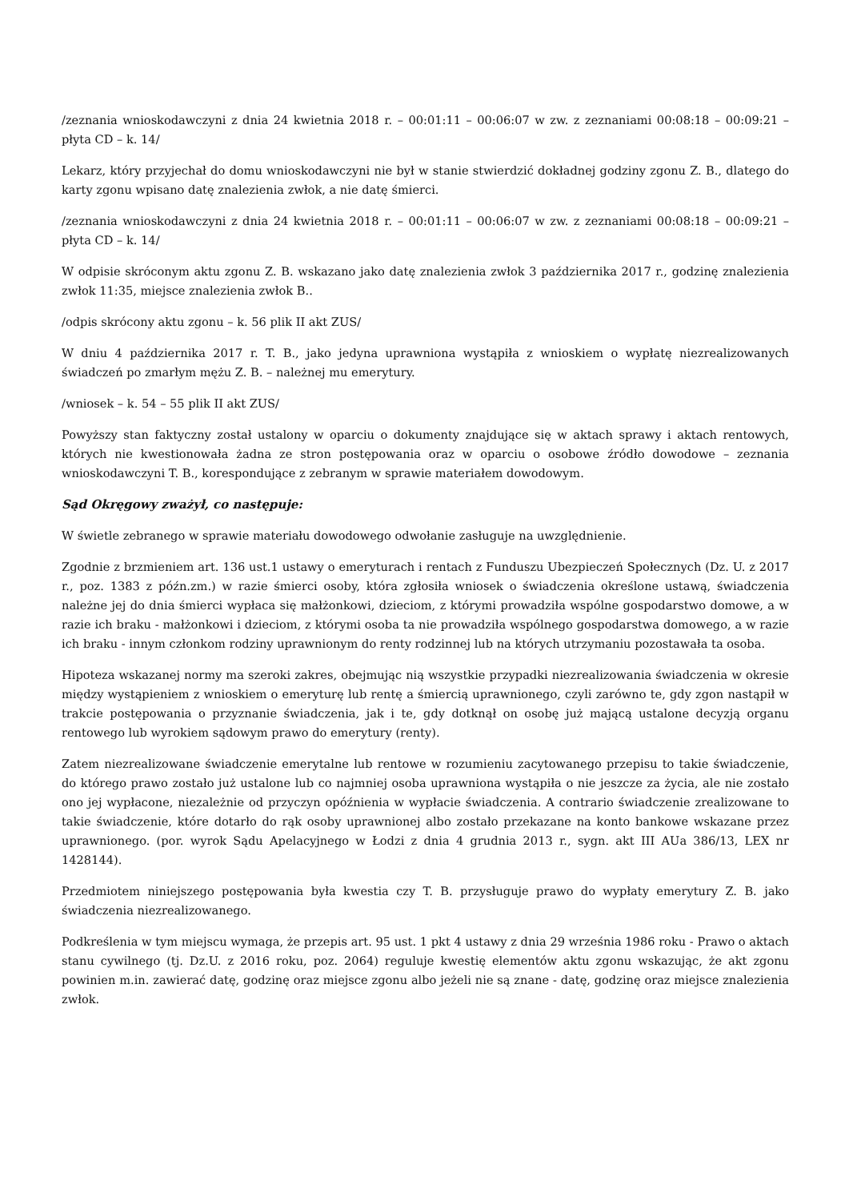/zeznania wnioskodawczyni z dnia 24 kwietnia 2018 r. – 00:01:11 – 00:06:07 w zw. z zeznaniami 00:08:18 – 00:09:21 – płyta CD – k. 14/
Lekarz, który przyjechał do domu wnioskodawczyni nie był w stanie stwierdzić dokładnej godziny zgonu Z. B., dlatego do karty zgonu wpisano datę znalezienia zwłok, a nie datę śmierci.
/zeznania wnioskodawczyni z dnia 24 kwietnia 2018 r. – 00:01:11 – 00:06:07 w zw. z zeznaniami 00:08:18 – 00:09:21 – płyta CD – k. 14/
W odpisie skróconym aktu zgonu Z. B. wskazano jako datę znalezienia zwłok 3 października 2017 r., godzinę znalezienia zwłok 11:35, miejsce znalezienia zwłok B..
/odpis skrócony aktu zgonu – k. 56 plik II akt ZUS/
W dniu 4 października 2017 r. T. B., jako jedyna uprawniona wystąpiła z wnioskiem o wypłatę niezrealizowanych świadczeń po zmarłym mężu Z. B. – należnej mu emerytury.
/wniosek – k. 54 – 55 plik II akt ZUS/
Powyższy stan faktyczny został ustalony w oparciu o dokumenty znajdujące się w aktach sprawy i aktach rentowych, których nie kwestionowała żadna ze stron postępowania oraz w oparciu o osobowe źródło dowodowe – zeznania wnioskodawczyni T. B., korespondujące z zebranym w sprawie materiałem dowodowym.
Sąd Okręgowy zważył, co następuje:
W świetle zebranego w sprawie materiału dowodowego odwołanie zasługuje na uwzględnienie.
Zgodnie z brzmieniem art. 136 ust.1 ustawy o emeryturach i rentach z Funduszu Ubezpieczeń Społecznych (Dz. U. z 2017 r., poz. 1383 z późn.zm.) w razie śmierci osoby, która zgłosiła wniosek o świadczenia określone ustawą, świadczenia należne jej do dnia śmierci wypłaca się małżonkowi, dzieciom, z którymi prowadziła wspólne gospodarstwo domowe, a w razie ich braku - małżonkowi i dzieciom, z którymi osoba ta nie prowadziła wspólnego gospodarstwa domowego, a w razie ich braku - innym członkom rodziny uprawnionym do renty rodzinnej lub na których utrzymaniu pozostawała ta osoba.
Hipoteza wskazanej normy ma szeroki zakres, obejmując nią wszystkie przypadki niezrealizowania świadczenia w okresie między wystąpieniem z wnioskiem o emeryturę lub rentę a śmiercią uprawnionego, czyli zarówno te, gdy zgon nastąpił w trakcie postępowania o przyznanie świadczenia, jak i te, gdy dotknął on osobę już mającą ustalone decyzją organu rentowego lub wyrokiem sądowym prawo do emerytury (renty).
Zatem niezrealizowane świadczenie emerytalne lub rentowe w rozumieniu zacytowanego przepisu to takie świadczenie, do którego prawo zostało już ustalone lub co najmniej osoba uprawniona wystąpiła o nie jeszcze za życia, ale nie zostało ono jej wypłacone, niezależnie od przyczyn opóźnienia w wypłacie świadczenia. A contrario świadczenie zrealizowane to takie świadczenie, które dotarło do rąk osoby uprawnionej albo zostało przekazane na konto bankowe wskazane przez uprawnionego. (por. wyrok Sądu Apelacyjnego w Łodzi z dnia 4 grudnia 2013 r., sygn. akt III AUa 386/13, LEX nr 1428144).
Przedmiotem niniejszego postępowania była kwestia czy T. B. przysługuje prawo do wypłaty emerytury Z. B. jako świadczenia niezrealizowanego.
Podkreślenia w tym miejscu wymaga, że przepis art. 95 ust. 1 pkt 4 ustawy z dnia 29 września 1986 roku - Prawo o aktach stanu cywilnego (tj. Dz.U. z 2016 roku, poz. 2064) reguluje kwestię elementów aktu zgonu wskazując, że akt zgonu powinien m.in. zawierać datę, godzinę oraz miejsce zgonu albo jeżeli nie są znane - datę, godzinę oraz miejsce znalezienia zwłok.